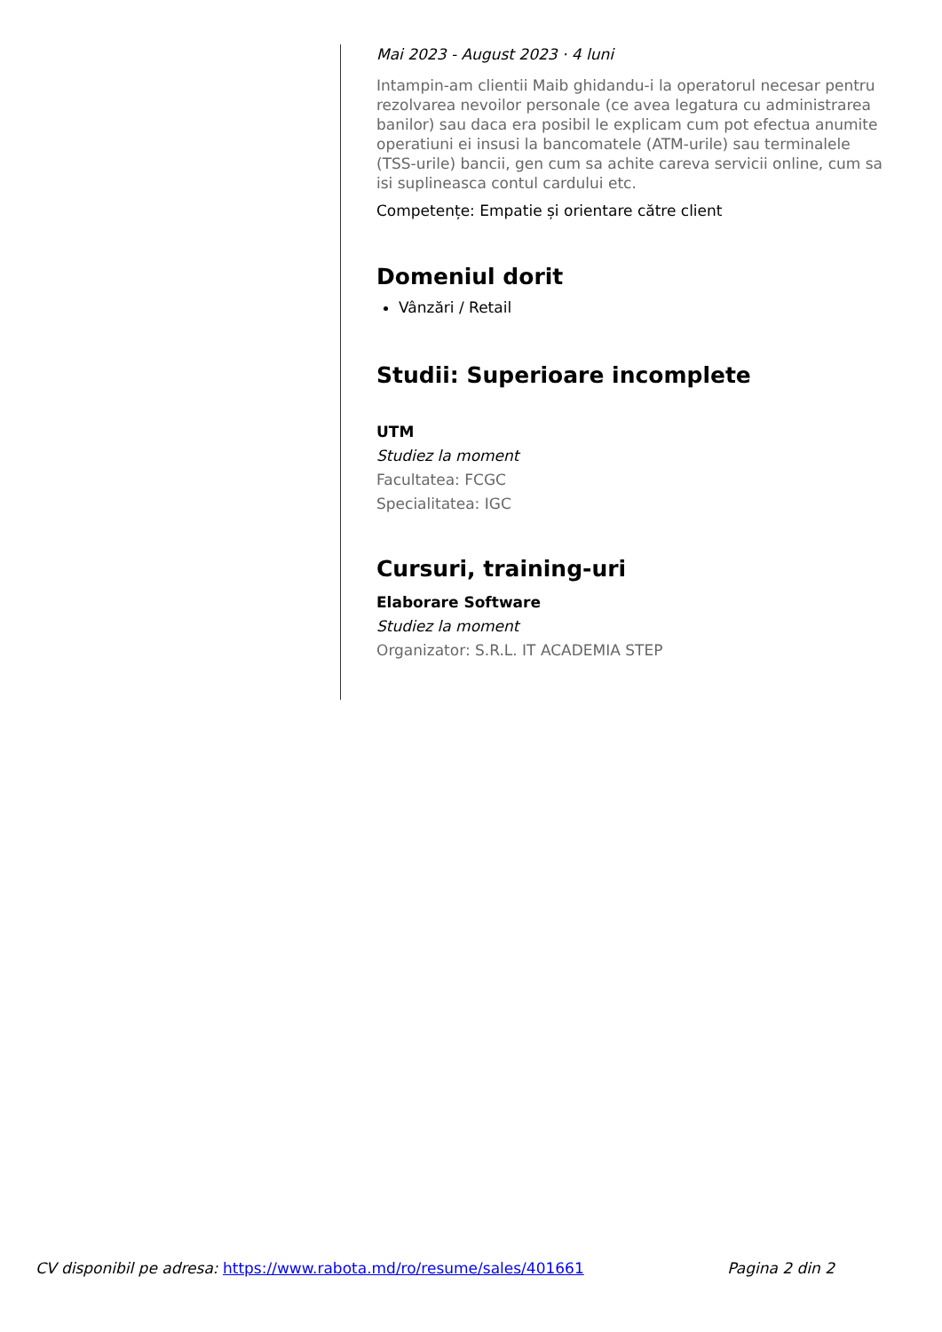Mai 2023 - August 2023 · 4 luni
Intampin-am clientii Maib ghidandu-i la operatorul necesar pentru rezolvarea nevoilor personale (ce avea legatura cu administrarea banilor) sau daca era posibil le explicam cum pot efectua anumite operatiuni ei insusi la bancomatele (ATM-urile) sau terminalele (TSS-urile) bancii, gen cum sa achite careva servicii online, cum sa isi suplineasca contul cardului etc.
Competențe: Empatie și orientare către client
Domeniul dorit
Vânzări / Retail
Studii: Superioare incomplete
UTM
Studiez la moment
Facultatea: FCGC
Specialitatea: IGC
Cursuri, training-uri
Elaborare Software
Studiez la moment
Organizator: S.R.L. IT ACADEMIA STEP
CV disponibil pe adresa: https://www.rabota.md/ro/resume/sales/401661 Pagina 2 din 2